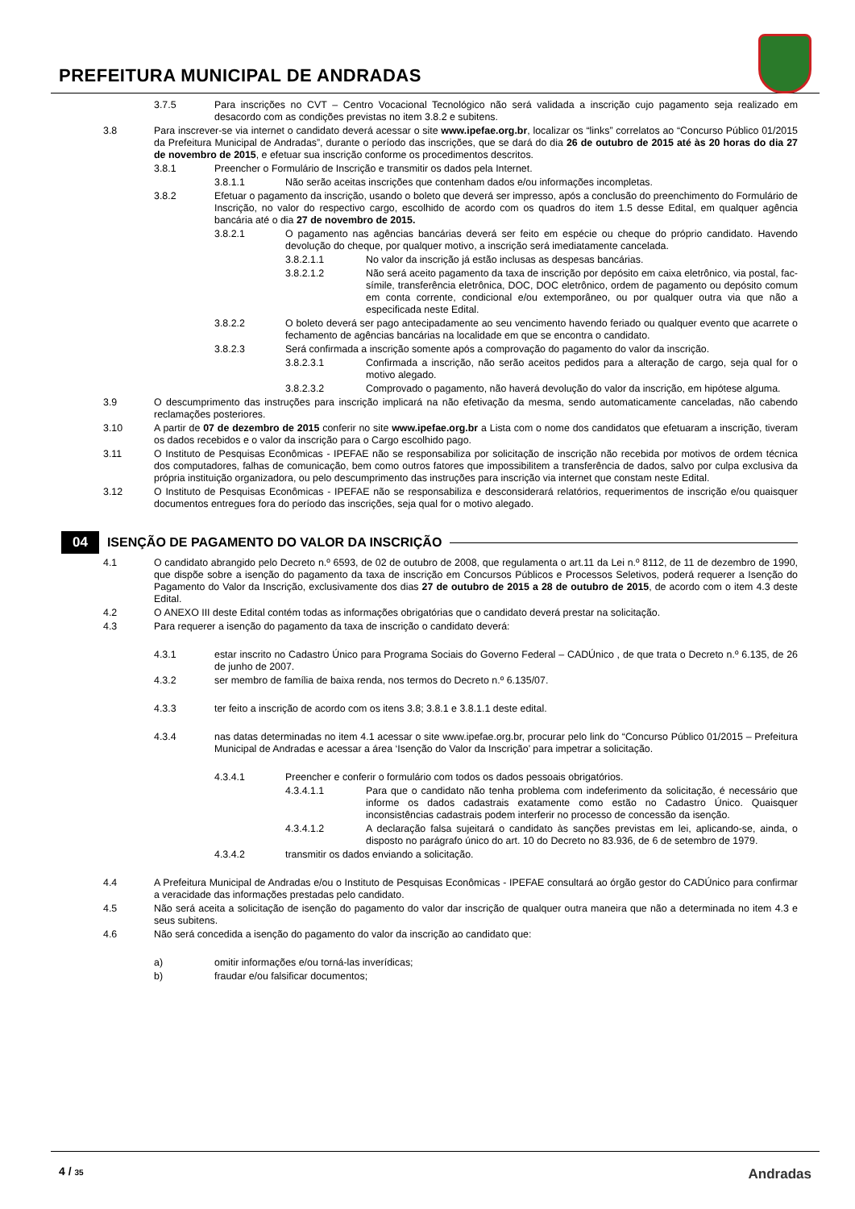PREFEITURA MUNICIPAL DE ANDRADAS
3.7.5 Para inscrições no CVT – Centro Vocacional Tecnológico não será validada a inscrição cujo pagamento seja realizado em desacordo com as condições previstas no item 3.8.2 e subitens.
3.8 Para inscrever-se via internet o candidato deverá acessar o site www.ipefae.org.br, localizar os “links” correlatos ao “Concurso Público 01/2015 da Prefeitura Municipal de Andradas”, durante o período das inscrições, que se dará do dia 26 de outubro de 2015 até às 20 horas do dia 27 de novembro de 2015, e efetuar sua inscrição conforme os procedimentos descritos.
3.8.1 Preencher o Formulário de Inscrição e transmitir os dados pela Internet.
3.8.1.1 Não serão aceitas inscrições que contenham dados e/ou informações incompletas.
3.8.2 Efetuar o pagamento da inscrição, usando o boleto que deverá ser impresso, após a conclusão do preenchimento do Formulário de Inscrição, no valor do respectivo cargo, escolhido de acordo com os quadros do item 1.5 desse Edital, em qualquer agência bancária até o dia 27 de novembro de 2015.
3.8.2.1 O pagamento nas agências bancárias deverá ser feito em espécie ou cheque do próprio candidato. Havendo devolução do cheque, por qualquer motivo, a inscrição será imediatamente cancelada.
3.8.2.1.1 No valor da inscrição já estão inclusas as despesas bancárias.
3.8.2.1.2 Não será aceito pagamento da taxa de inscrição por depósito em caixa eletrônico, via postal, fac-símile, transferência eletrônica, DOC, DOC eletrônico, ordem de pagamento ou depósito comum em conta corrente, condicional e/ou extemporâneo, ou por qualquer outra via que não a especificada neste Edital.
3.8.2.2 O boleto deverá ser pago antecipadamente ao seu vencimento havendo feriado ou qualquer evento que acarrete o fechamento de agências bancárias na localidade em que se encontra o candidato.
3.8.2.3 Será confirmada a inscrição somente após a comprovação do pagamento do valor da inscrição.
3.8.2.3.1 Confirmada a inscrição, não serão aceitos pedidos para a alteração de cargo, seja qual for o motivo alegado.
3.8.2.3.2 Comprovado o pagamento, não haverá devolução do valor da inscrição, em hipótese alguma.
3.9 O descumprimento das instruções para inscrição implicará na não efetivação da mesma, sendo automaticamente canceladas, não cabendo reclamações posteriores.
3.10 A partir de 07 de dezembro de 2015 conferir no site www.ipefae.org.br a Lista com o nome dos candidatos que efetuaram a inscrição, tiveram os dados recebidos e o valor da inscrição para o Cargo escolhido pago.
3.11 O Instituto de Pesquisas Econômicas - IPEFAE não se responsabiliza por solicitação de inscrição não recebida por motivos de ordem técnica dos computadores, falhas de comunicação, bem como outros fatores que impossibilitem a transferência de dados, salvo por culpa exclusiva da própria instituição organizadora, ou pelo descumprimento das instruções para inscrição via internet que constam neste Edital.
3.12 O Instituto de Pesquisas Econômicas - IPEFAE não se responsabiliza e desconsiderará relatórios, requerimentos de inscrição e/ou quaisquer documentos entregues fora do período das inscrições, seja qual for o motivo alegado.
04 ISENÇÃO DE PAGAMENTO DO VALOR DA INSCRIÇÃO
4.1 O candidato abrangido pelo Decreto n.º 6593, de 02 de outubro de 2008, que regulamenta o art.11 da Lei n.º 8112, de 11 de dezembro de 1990, que dispõe sobre a isenção do pagamento da taxa de inscrição em Concursos Públicos e Processos Seletivos, poderá requerer a Isenção do Pagamento do Valor da Inscrição, exclusivamente dos dias 27 de outubro de 2015 a 28 de outubro de 2015, de acordo com o item 4.3 deste Edital.
4.2 O ANEXO III deste Edital contém todas as informações obrigatórias que o candidato deverá prestar na solicitação.
4.3 Para requerer a isenção do pagamento da taxa de inscrição o candidato deverá:
4.3.1 estar inscrito no Cadastro Único para Programa Sociais do Governo Federal – CADÚnico , de que trata o Decreto n.º 6.135, de 26 de junho de 2007.
4.3.2 ser membro de família de baixa renda, nos termos do Decreto n.º 6.135/07.
4.3.3 ter feito a inscrição de acordo com os itens 3.8; 3.8.1 e 3.8.1.1 deste edital.
4.3.4 nas datas determinadas no item 4.1 acessar o site www.ipefae.org.br, procurar pelo link do “Concurso Público 01/2015 – Prefeitura Municipal de Andradas e acessar a área ‘Isenção do Valor da Inscrição’ para impetrar a solicitação.
4.3.4.1 Preencher e conferir o formulário com todos os dados pessoais obrigatórios.
4.3.4.1.1 Para que o candidato não tenha problema com indeferimento da solicitação, é necessário que informe os dados cadastrais exatamente como estão no Cadastro Único. Quaisquer inconsistências cadastrais podem interferir no processo de concessão da isenção.
4.3.4.1.2 A declaração falsa sujeitará o candidato às sanções previstas em lei, aplicando-se, ainda, o disposto no parágrafo único do art. 10 do Decreto no 83.936, de 6 de setembro de 1979.
4.3.4.2 transmitir os dados enviando a solicitação.
4.4 A Prefeitura Municipal de Andradas e/ou o Instituto de Pesquisas Econômicas - IPEFAE consultará ao órgão gestor do CADÚnico para confirmar a veracidade das informações prestadas pelo candidato.
4.5 Não será aceita a solicitação de isenção do pagamento do valor dar inscrição de qualquer outra maneira que não a determinada no item 4.3 e seus subitens.
4.6 Não será concedida a isenção do pagamento do valor da inscrição ao candidato que:
a) omitir informações e/ou torná-las inverídicas;
b) fraudar e/ou falsificar documentos;
4 / 35 Andradas